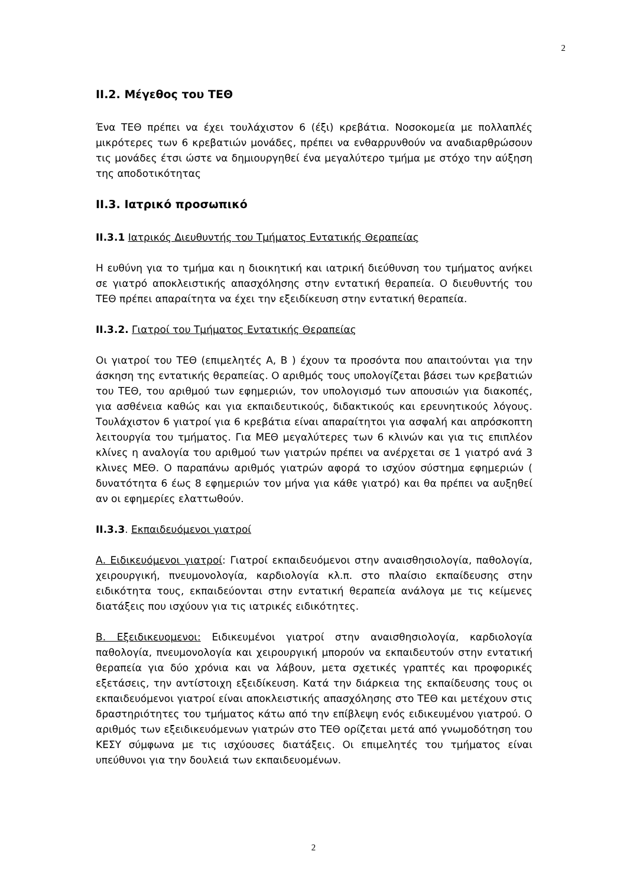2
ΙΙ.2. Μέγεθος του ΤΕΘ
Ένα ΤΕΘ πρέπει να έχει τουλάχιστον 6 (έξι) κρεβάτια. Νοσοκομεία με πολλαπλές μικρότερες των 6 κρεβατιών μονάδες, πρέπει να ενθαρρυνθούν να αναδιαρθρώσουν τις μονάδες έτσι ώστε να δημιουργηθεί ένα μεγαλύτερο τμήμα με στόχο την αύξηση της αποδοτικότητας
ΙΙ.3. Ιατρικό προσωπικό
ΙΙ.3.1 Ιατρικός Διευθυντής του Τμήματος Εντατικής Θεραπείας
Η ευθύνη για το τμήμα και η διοικητική και ιατρική διεύθυνση του τμήματος ανήκει σε γιατρό αποκλειστικής απασχόλησης στην εντατική θεραπεία. Ο διευθυντής του ΤΕΘ πρέπει απαραίτητα να έχει την εξειδίκευση στην εντατική θεραπεία.
ΙΙ.3.2. Γιατροί του Τμήματος Εντατικής Θεραπείας
Οι γιατροί του ΤΕΘ (επιμελητές Α, Β ) έχουν τα προσόντα που απαιτούνται για την άσκηση της εντατικής θεραπείας. Ο αριθμός τους υπολογίζεται βάσει των κρεβατιών του ΤΕΘ, του αριθμού των εφημεριών, τον υπολογισμό των απουσιών για διακοπές, για ασθένεια καθώς και για εκπαιδευτικούς, διδακτικούς και ερευνητικούς λόγους. Τουλάχιστον 6 γιατροί για 6 κρεβάτια είναι απαραίτητοι για ασφαλή και απρόσκοπτη λειτουργία του τμήματος. Για ΜΕΘ μεγαλύτερες των 6 κλινών και για τις επιπλέον κλίνες η αναλογία του αριθμού των γιατρών πρέπει να ανέρχεται σε 1 γιατρό ανά 3 κλινες ΜΕΘ. Ο παραπάνω αριθμός γιατρών αφορά το ισχύον σύστημα εφημεριών ( δυνατότητα 6 έως 8 εφημεριών τον μήνα για κάθε γιατρό) και θα πρέπει να αυξηθεί αν οι εφημερίες ελαττωθούν.
ΙΙ.3.3. Εκπαιδευόμενοι γιατροί
Α. Ειδικευόμενοι γιατροί: Γιατροί εκπαιδευόμενοι στην αναισθησιολογία, παθολογία, χειρουργική, πνευμονολογία, καρδιολογία κλ.π. στο πλαίσιο εκπαίδευσης στην ειδικότητα τους, εκπαιδεύονται στην εντατική θεραπεία ανάλογα με τις κείμενες διατάξεις που ισχύουν για τις ιατρικές ειδικότητες.
Β. Εξειδικευομενοι: Ειδικευμένοι γιατροί στην αναισθησιολογία, καρδιολογία παθολογία, πνευμονολογία και χειρουργική μπορούν να εκπαιδευτούν στην εντατική θεραπεία για δύο χρόνια και να λάβουν, μετα σχετικές γραπτές και προφορικές εξετάσεις, την αντίστοιχη εξειδίκευση. Κατά την διάρκεια της εκπαίδευσης τους οι εκπαιδευόμενοι γιατροί είναι αποκλειστικής απασχόλησης στο ΤΕΘ και μετέχουν στις δραστηριότητες του τμήματος κάτω από την επίβλεψη ενός ειδικευμένου γιατρού. Ο αριθμός των εξειδικευόμενων γιατρών στο ΤΕΘ ορίζεται μετά από γνωμοδότηση του ΚΕΣΥ σύμφωνα με τις ισχύουσες διατάξεις. Οι επιμελητές του τμήματος είναι υπεύθυνοι για την δουλειά των εκπαιδευομένων.
2